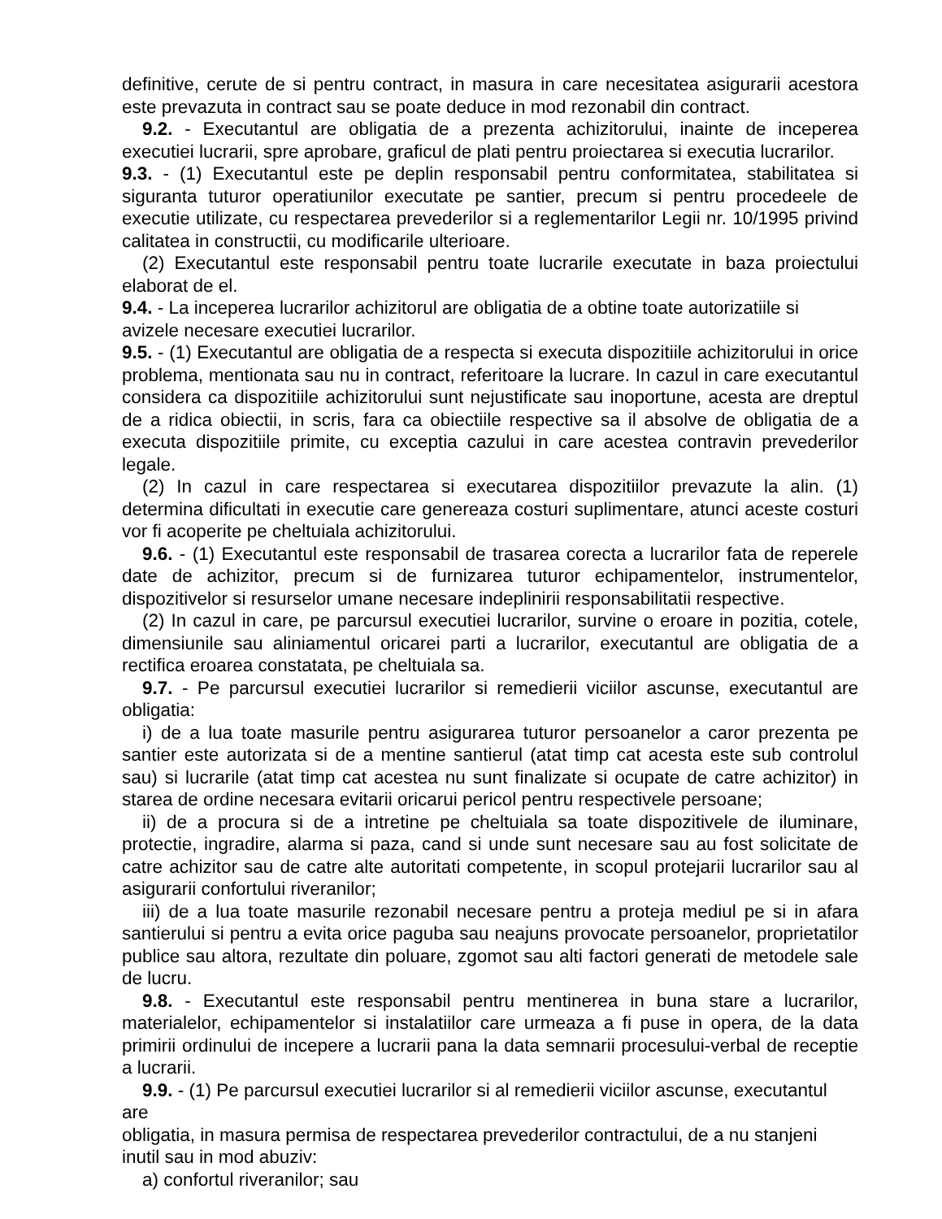definitive, cerute de si pentru contract, in masura in care necesitatea asigurarii acestora este prevazuta in contract sau se poate deduce in mod rezonabil din contract.
9.2. - Executantul are obligatia de a prezenta achizitorului, inainte de inceperea executiei lucrarii, spre aprobare, graficul de plati pentru proiectarea si executia lucrarilor.
9.3. - (1) Executantul este pe deplin responsabil pentru conformitatea, stabilitatea si siguranta tuturor operatiunilor executate pe santier, precum si pentru procedeele de executie utilizate, cu respectarea prevederilor si a reglementarilor Legii nr. 10/1995 privind calitatea in constructii, cu modificarile ulterioare.
(2) Executantul este responsabil pentru toate lucrarile executate in baza proiectului elaborat de el.
9.4. - La inceperea lucrarilor achizitorul are obligatia de a obtine toate autorizatiile si
avizele necesare executiei lucrarilor.
9.5. - (1) Executantul are obligatia de a respecta si executa dispozitiile achizitorului in orice problema, mentionata sau nu in contract, referitoare la lucrare. In cazul in care executantul considera ca dispozitiile achizitorului sunt nejustificate sau inoportune, acesta are dreptul de a ridica obiectii, in scris, fara ca obiectiile respective sa il absolve de obligatia de a executa dispozitiile primite, cu exceptia cazului in care acestea contravin prevederilor legale.
(2) In cazul in care respectarea si executarea dispozitiilor prevazute la alin. (1) determina dificultati in executie care genereaza costuri suplimentare, atunci aceste costuri vor fi acoperite pe cheltuiala achizitorului.
9.6. - (1) Executantul este responsabil de trasarea corecta a lucrarilor fata de reperele date de achizitor, precum si de furnizarea tuturor echipamentelor, instrumentelor, dispozitivelor si resurselor umane necesare indeplinirii responsabilitatii respective.
(2) In cazul in care, pe parcursul executiei lucrarilor, survine o eroare in pozitia, cotele, dimensiunile sau aliniamentul oricarei parti a lucrarilor, executantul are obligatia de a rectifica eroarea constatata, pe cheltuiala sa.
9.7. - Pe parcursul executiei lucrarilor si remedierii viciilor ascunse, executantul are obligatia:
i) de a lua toate masurile pentru asigurarea tuturor persoanelor a caror prezenta pe santier este autorizata si de a mentine santierul (atat timp cat acesta este sub controlul sau) si lucrarile (atat timp cat acestea nu sunt finalizate si ocupate de catre achizitor) in starea de ordine necesara evitarii oricarui pericol pentru respectivele persoane;
ii) de a procura si de a intretine pe cheltuiala sa toate dispozitivele de iluminare, protectie, ingradire, alarma si paza, cand si unde sunt necesare sau au fost solicitate de catre achizitor sau de catre alte autoritati competente, in scopul protejarii lucrarilor sau al asigurarii confortului riveranilor;
iii) de a lua toate masurile rezonabil necesare pentru a proteja mediul pe si in afara santierului si pentru a evita orice paguba sau neajuns provocate persoanelor, proprietatilor publice sau altora, rezultate din poluare, zgomot sau alti factori generati de metodele sale de lucru.
9.8. - Executantul este responsabil pentru mentinerea in buna stare a lucrarilor, materialelor, echipamentelor si instalatiilor care urmeaza a fi puse in opera, de la data primirii ordinului de incepere a lucrarii pana la data semnarii procesului-verbal de receptie a lucrarii.
9.9. - (1) Pe parcursul executiei lucrarilor si al remedierii viciilor ascunse, executantul are
obligatia, in masura permisa de respectarea prevederilor contractului, de a nu stanjeni
inutil sau in mod abuziv:
a) confortul riveranilor; sau